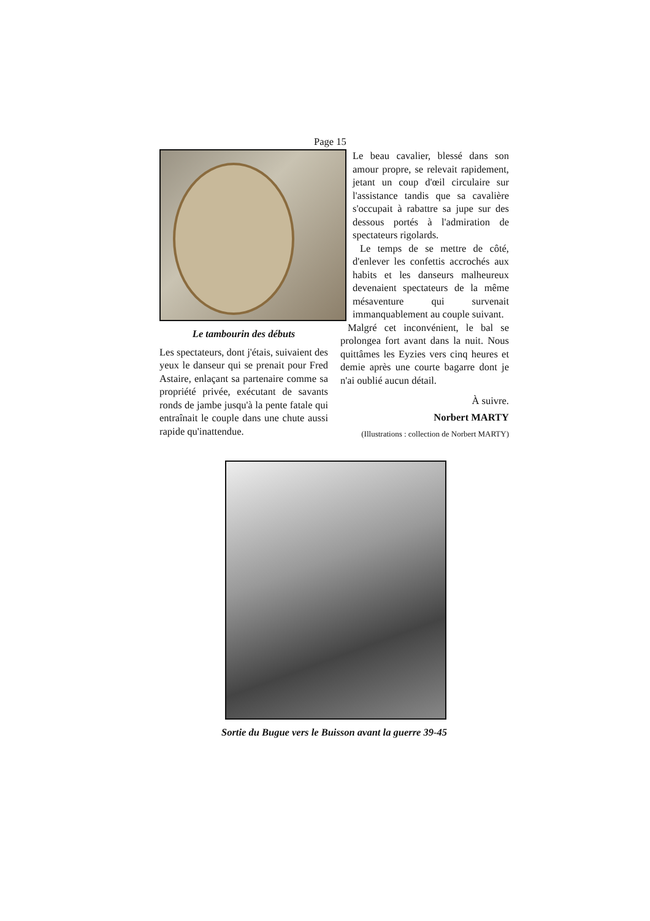Page 15
Le tambourin des débuts
Les spectateurs, dont j'étais, suivaient des yeux le danseur qui se prenait pour Fred Astaire, enlaçant sa partenaire comme sa propriété privée, exécutant de savants ronds de jambe jusqu'à la pente fatale qui entraînait le couple dans une chute aussi rapide qu'inattendue.
Le beau cavalier, blessé dans son amour propre, se relevait rapidement, jetant un coup d'œil circulaire sur l'assistance tandis que sa cavalière s'occupait à rabattre sa jupe sur des dessous portés à l'admiration de spectateurs rigolards.
Le temps de se mettre de côté, d'enlever les confettis accrochés aux habits et les danseurs malheureux devenaient spectateurs de la même mésaventure qui survenait immanquablement au couple suivant.
Malgré cet inconvénient, le bal se prolongea fort avant dans la nuit. Nous quittâmes les Eyzies vers cinq heures et demie après une courte bagarre dont je n'ai oublié aucun détail.
À suivre.
Norbert MARTY
(Illustrations : collection de Norbert MARTY)
Sortie du Bugue vers le Buisson avant la guerre 39-45